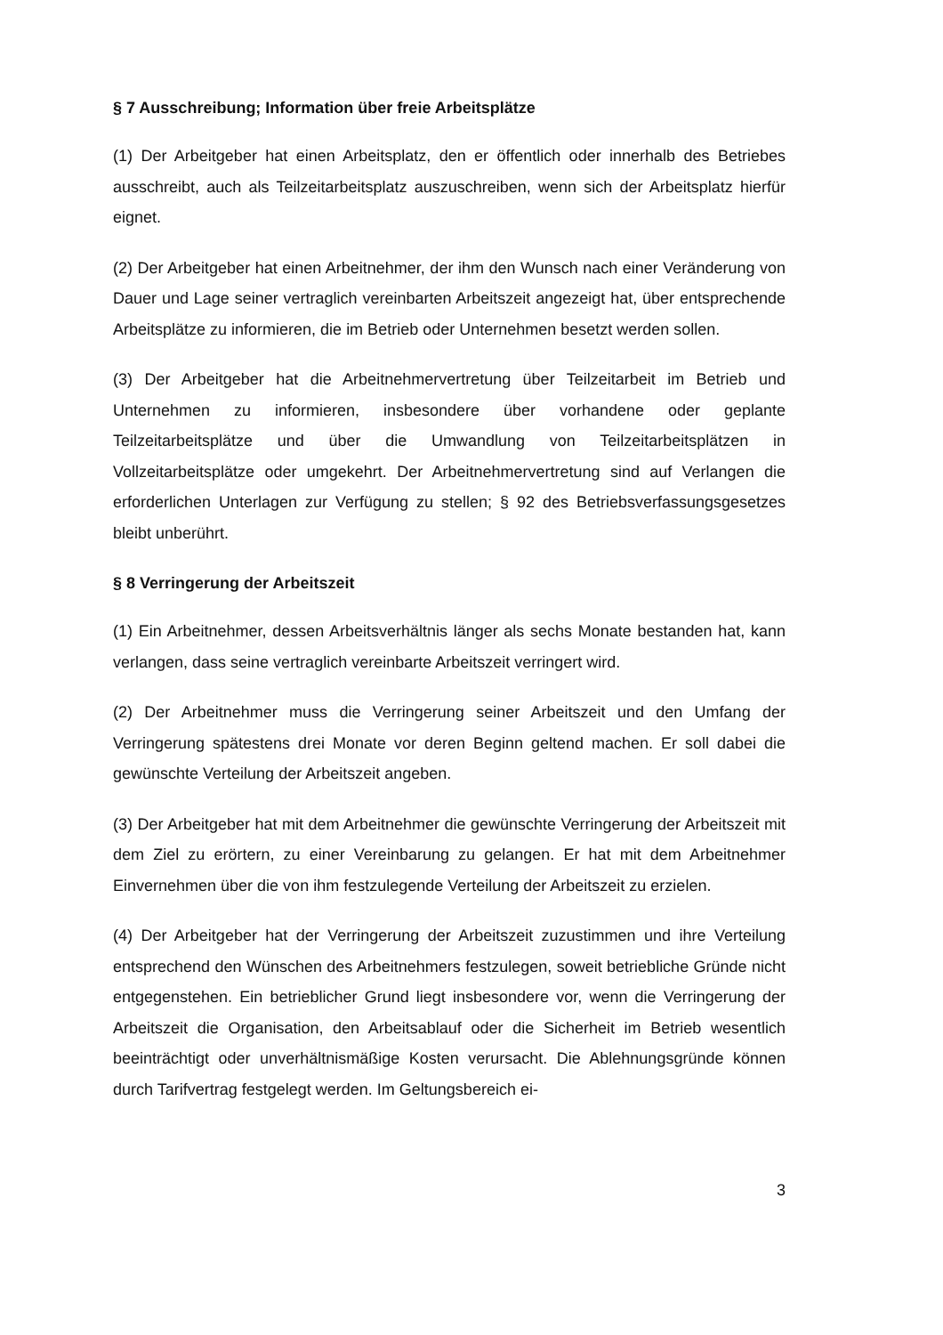§ 7 Ausschreibung; Information über freie Arbeitsplätze
(1) Der Arbeitgeber hat einen Arbeitsplatz, den er öffentlich oder innerhalb des Betriebes ausschreibt, auch als Teilzeitarbeitsplatz auszuschreiben, wenn sich der Arbeitsplatz hierfür eignet.
(2) Der Arbeitgeber hat einen Arbeitnehmer, der ihm den Wunsch nach einer Veränderung von Dauer und Lage seiner vertraglich vereinbarten Arbeitszeit angezeigt hat, über entsprechende Arbeitsplätze zu informieren, die im Betrieb oder Unternehmen besetzt werden sollen.
(3) Der Arbeitgeber hat die Arbeitnehmervertretung über Teilzeitarbeit im Betrieb und Unternehmen zu informieren, insbesondere über vorhandene oder geplante Teilzeitarbeitsplätze und über die Umwandlung von Teilzeitarbeitsplätzen in Vollzeitarbeitsplätze oder umgekehrt. Der Arbeitnehmervertretung sind auf Verlangen die erforderlichen Unterlagen zur Verfügung zu stellen; § 92 des Betriebsverfassungsgesetzes bleibt unberührt.
§ 8 Verringerung der Arbeitszeit
(1) Ein Arbeitnehmer, dessen Arbeitsverhältnis länger als sechs Monate bestanden hat, kann verlangen, dass seine vertraglich vereinbarte Arbeitszeit verringert wird.
(2) Der Arbeitnehmer muss die Verringerung seiner Arbeitszeit und den Umfang der Verringerung spätestens drei Monate vor deren Beginn geltend machen. Er soll dabei die gewünschte Verteilung der Arbeitszeit angeben.
(3) Der Arbeitgeber hat mit dem Arbeitnehmer die gewünschte Verringerung der Arbeitszeit mit dem Ziel zu erörtern, zu einer Vereinbarung zu gelangen. Er hat mit dem Arbeitnehmer Einvernehmen über die von ihm festzulegende Verteilung der Arbeitszeit zu erzielen.
(4) Der Arbeitgeber hat der Verringerung der Arbeitszeit zuzustimmen und ihre Verteilung entsprechend den Wünschen des Arbeitnehmers festzulegen, soweit betriebliche Gründe nicht entgegenstehen. Ein betrieblicher Grund liegt insbesondere vor, wenn die Verringerung der Arbeitszeit die Organisation, den Arbeitsablauf oder die Sicherheit im Betrieb wesentlich beeinträchtigt oder unverhältnismäßige Kosten verursacht. Die Ablehnungsgründe können durch Tarifvertrag festgelegt werden. Im Geltungsbereich ei-
3